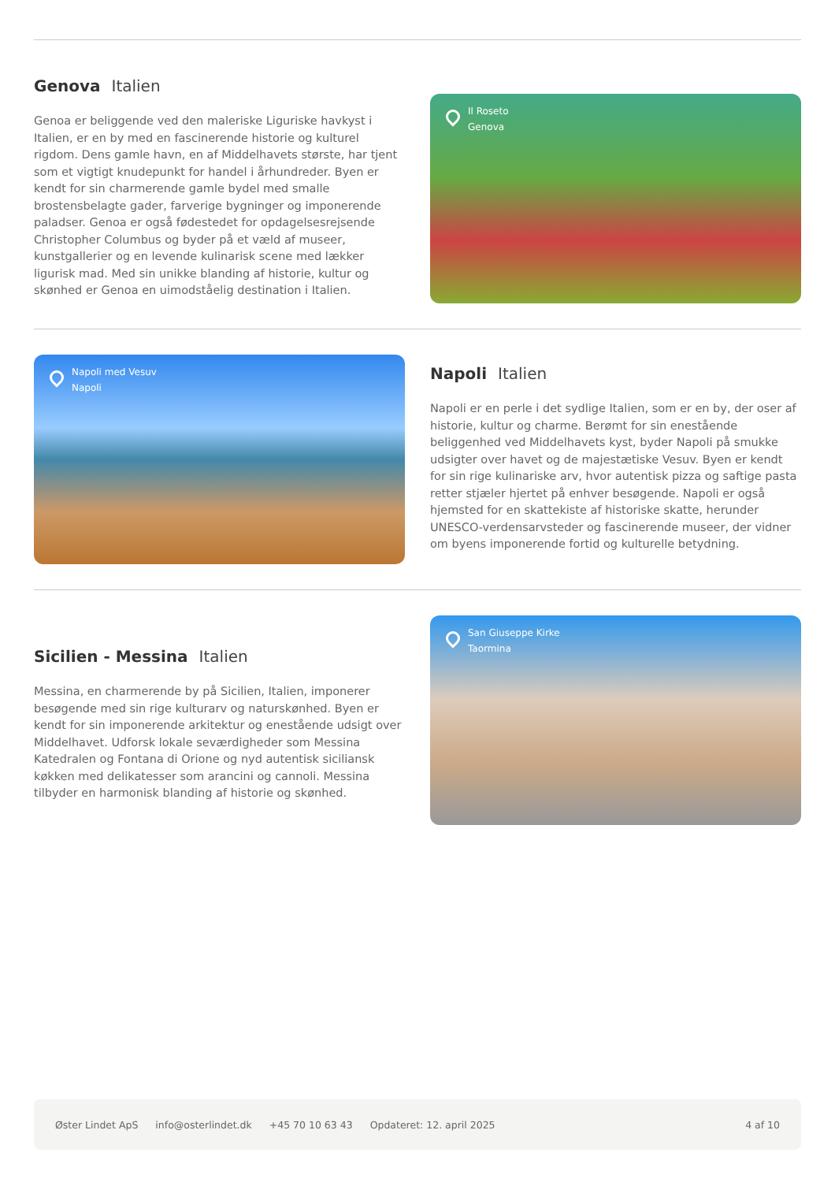Genova Italien
Genoa er beliggende ved den maleriske Liguriske havkyst i Italien, er en by med en fascinerende historie og kulturel rigdom. Dens gamle havn, en af Middelhavets største, har tjent som et vigtigt knudepunkt for handel i århundreder. Byen er kendt for sin charmerende gamle bydel med smalle brostensbelagte gader, farverige bygninger og imponerende paladser. Genoa er også fødestedet for opdagelsesrejsende Christopher Columbus og byder på et væld af museer, kunstgallerier og en levende kulinarisk scene med lækker ligurisk mad. Med sin unikke blanding af historie, kultur og skønhed er Genoa en uimodståelig destination i Italien.
Il Roseto
Genova
Napoli med Vesuv
Napoli
Napoli Italien
Napoli er en perle i det sydlige Italien, som er en by, der oser af historie, kultur og charme. Berømt for sin enestående beliggenhed ved Middelhavets kyst, byder Napoli på smukke udsigter over havet og de majestætiske Vesuv. Byen er kendt for sin rige kulinariske arv, hvor autentisk pizza og saftige pasta retter stjæler hjertet på enhver besøgende. Napoli er også hjemsted for en skattekiste af historiske skatte, herunder UNESCO-verdensarvsteder og fascinerende museer, der vidner om byens imponerende fortid og kulturelle betydning.
Sicilien - Messina Italien
Messina, en charmerende by på Sicilien, Italien, imponerer besøgende med sin rige kulturarv og naturskønhed. Byen er kendt for sin imponerende arkitektur og enestående udsigt over Middelhavet. Udforsk lokale seværdigheder som Messina Katedralen og Fontana di Orione og nyd autentisk siciliansk køkken med delikatesser som arancini og cannoli. Messina tilbyder en harmonisk blanding af historie og skønhed.
San Giuseppe Kirke
Taormina
Øster Lindet ApS info@osterlindet.dk +45 70 10 63 43 Opdateret: 12. april 2025 4 af 10